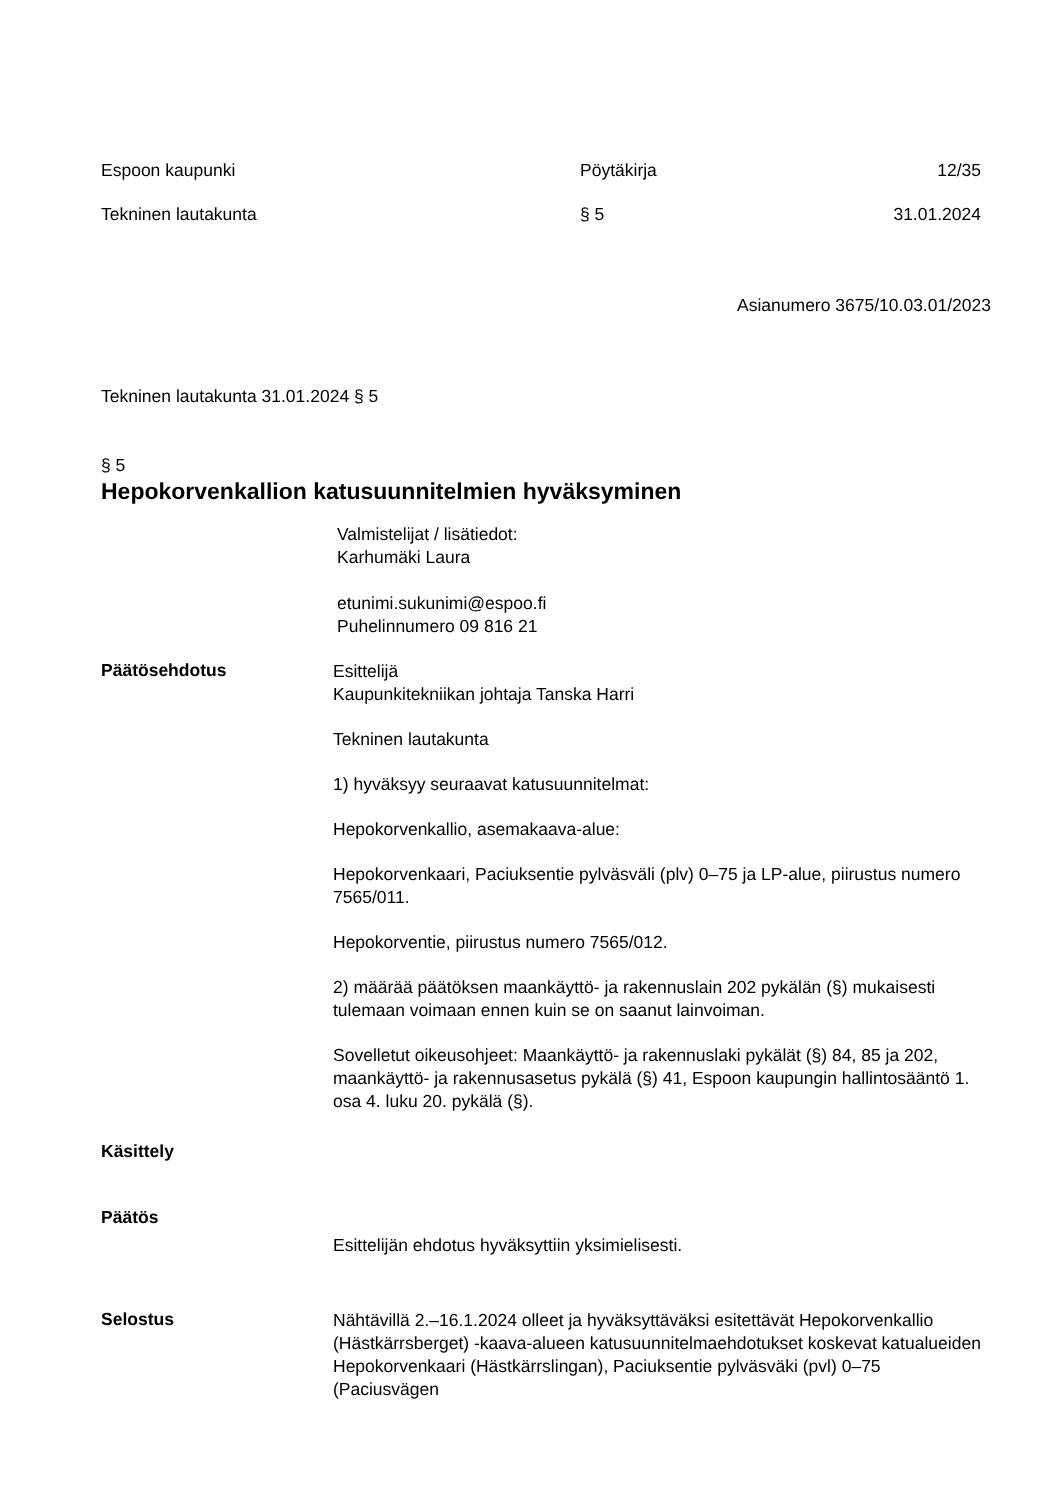Espoon kaupunki Pöytäkirja 12/35
Tekninen lautakunta § 5 31.01.2024
Asianumero 3675/10.03.01/2023
Tekninen lautakunta 31.01.2024 § 5
§ 5
Hepokorvenkallion katusuunnitelmien hyväksyminen
Valmistelijat / lisätiedot:
Karhumäki Laura
etunimi.sukunimi@espoo.fi
Puhelinnumero 09 816 21
Päätösehdotus
Esittelijä
Kaupunkitekniikan johtaja Tanska Harri
Tekninen lautakunta
1) hyväksyy seuraavat katusuunnitelmat:
Hepokorvenkallio, asemakaava-alue:
Hepokorvenkaari, Paciuksentie pylväsväli (plv) 0–75 ja LP-alue, piirustus numero 7565/011.
Hepokorventie, piirustus numero 7565/012.
2) määrää päätöksen maankäyttö- ja rakennuslain 202 pykälän (§) mukaisesti tulemaan voimaan ennen kuin se on saanut lainvoiman.
Sovelletut oikeusohjeet: Maankäyttö- ja rakennuslaki pykälät (§) 84, 85 ja 202, maankäyttö- ja rakennusasetus pykälä (§) 41, Espoon kaupungin hallintosääntö 1. osa 4. luku 20. pykälä (§).
Käsittely
Päätös
Esittelijän ehdotus hyväksyttiin yksimielisesti.
Selostus
Nähtävillä 2.–16.1.2024 olleet ja hyväksyttäväksi esitettävät Hepokorvenkallio (Hästkärrsberget) -kaava-alueen katusuunnitelmaehdotukset koskevat katualueiden Hepokorvenkaari (Hästkärrslingan), Paciuksentie pylväsväki (pvl) 0–75 (Paciusvägen